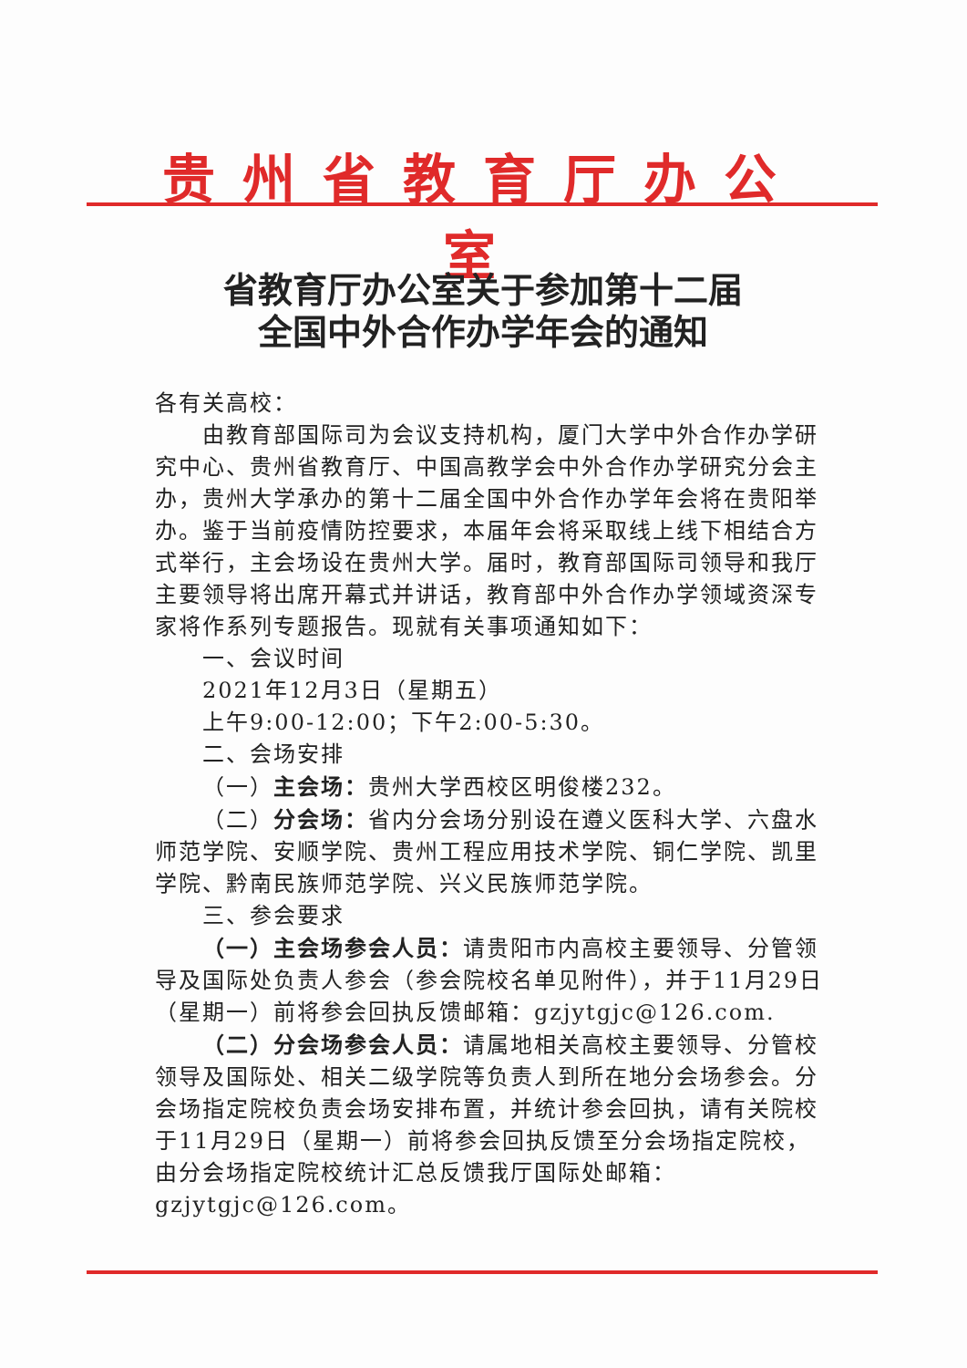贵州省教育厅办公室
省教育厅办公室关于参加第十二届
全国中外合作办学年会的通知
各有关高校：
由教育部国际司为会议支持机构，厦门大学中外合作办学研究中心、贵州省教育厅、中国高教学会中外合作办学研究分会主办，贵州大学承办的第十二届全国中外合作办学年会将在贵阳举办。鉴于当前疫情防控要求，本届年会将采取线上线下相结合方式举行，主会场设在贵州大学。届时，教育部国际司领导和我厅主要领导将出席开幕式并讲话，教育部中外合作办学领域资深专家将作系列专题报告。现就有关事项通知如下：
一、会议时间
2021年12月3日（星期五）
上午9:00-12:00；下午2:00-5:30。
二、会场安排
（一）主会场：贵州大学西校区明俊楼232。
（二）分会场：省内分会场分别设在遵义医科大学、六盘水师范学院、安顺学院、贵州工程应用技术学院、铜仁学院、凯里学院、黔南民族师范学院、兴义民族师范学院。
三、参会要求
（一）主会场参会人员：请贵阳市内高校主要领导、分管领导及国际处负责人参会（参会院校名单见附件），并于11月29日（星期一）前将参会回执反馈邮箱：gzjytgjc@126.com.
（二）分会场参会人员：请属地相关高校主要领导、分管校领导及国际处、相关二级学院等负责人到所在地分会场参会。分会场指定院校负责会场安排布置，并统计参会回执，请有关院校于11月29日（星期一）前将参会回执反馈至分会场指定院校，由分会场指定院校统计汇总反馈我厅国际处邮箱：gzjytgjc@126.com。